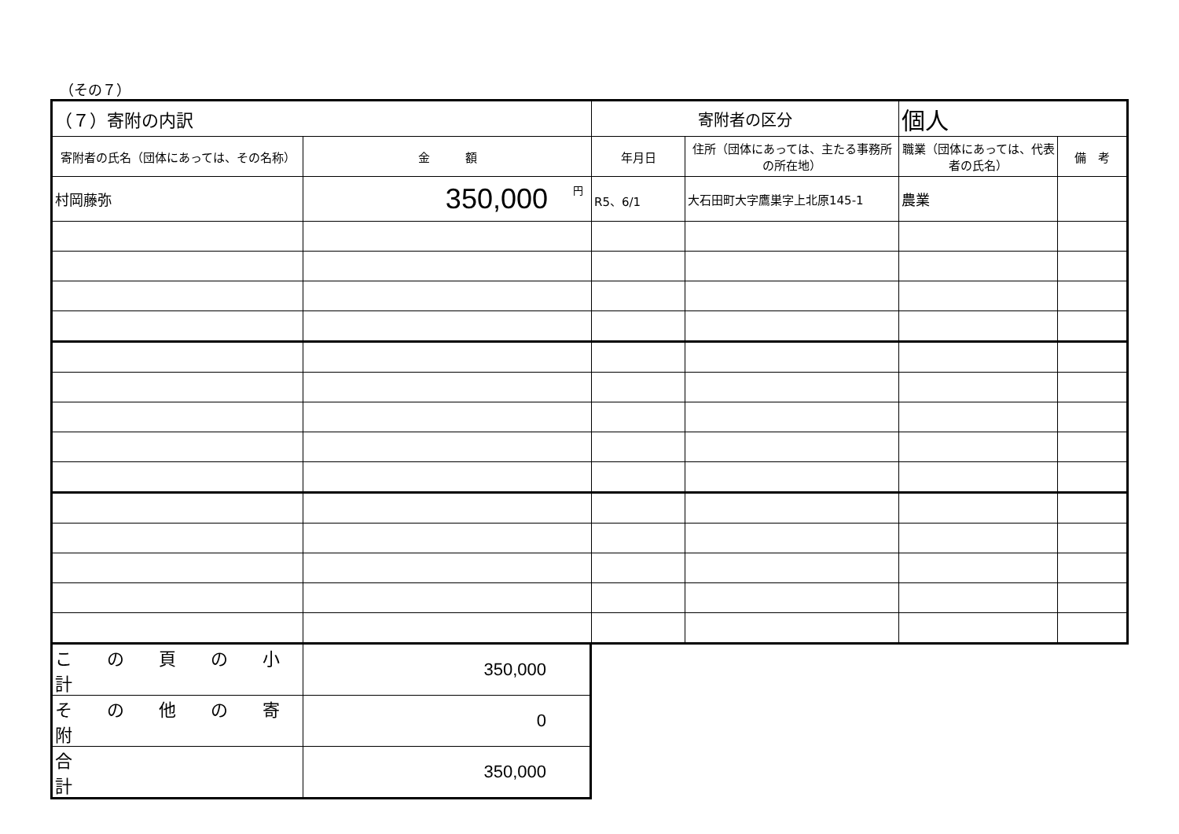（その７）
| （７）寄附の内訳 | | 寄附者の区分 | | 個人 | |
| 寄附者の氏名（団体にあっては、その名称） | 金 額 | 年月日 | 住所（団体にあっては、主たる事務所の所在地） | 職業（団体にあっては、代表者の氏名） | 備 考 |
| 村岡藤弥 | <sup>円</sup>350,000 | R5、6/1 | 大石田町大字鷹巣字上北原145-1 | 農業 | |
| こ の 頁 の 小 計 | 350,000 |
| そ の 他 の 寄 附 | 0 |
| 合 計 | 350,000 |